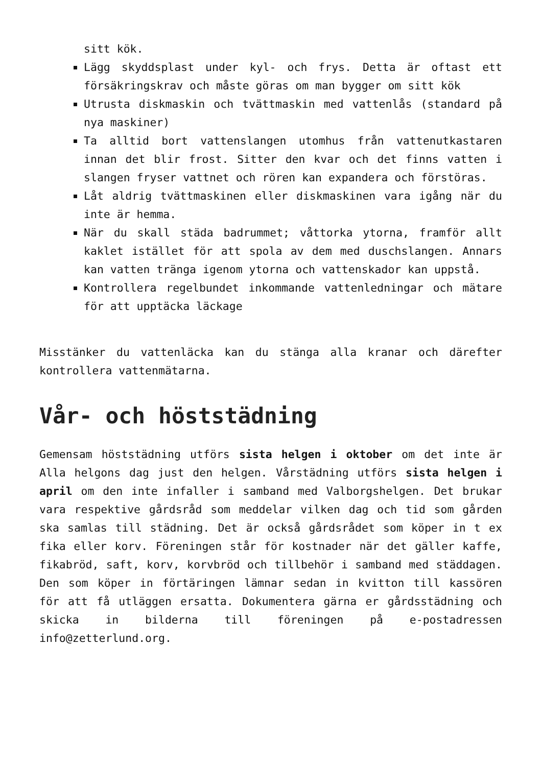sitt kök.
Lägg skyddsplast under kyl- och frys. Detta är oftast ett försäkringskrav och måste göras om man bygger om sitt kök
Utrusta diskmaskin och tvättmaskin med vattenlås (standard på nya maskiner)
Ta alltid bort vattenslangen utomhus från vattenutkastaren innan det blir frost. Sitter den kvar och det finns vatten i slangen fryser vattnet och rören kan expandera och förstöras.
Låt aldrig tvättmaskinen eller diskmaskinen vara igång när du inte är hemma.
När du skall städa badrummet; våttorka ytorna, framför allt kaklet istället för att spola av dem med duschslangen. Annars kan vatten tränga igenom ytorna och vattenskador kan uppstå.
Kontrollera regelbundet inkommande vattenledningar och mätare för att upptäcka läckage
Misstänker du vattenläcka kan du stänga alla kranar och därefter kontrollera vattenmätarna.
Vår- och höststädning
Gemensam höststädning utförs sista helgen i oktober om det inte är Alla helgons dag just den helgen. Vårstädning utförs sista helgen i april om den inte infaller i samband med Valborgshelgen. Det brukar vara respektive gårdsråd som meddelar vilken dag och tid som gården ska samlas till städning. Det är också gårdsrådet som köper in t ex fika eller korv. Föreningen står för kostnader när det gäller kaffe, fikabröd, saft, korv, korvbröd och tillbehör i samband med städdagen. Den som köper in förtäringen lämnar sedan in kvitton till kassören för att få utläggen ersatta. Dokumentera gärna er gårdsstädning och skicka in bilderna till föreningen på e-postadressen info@zetterlund.org.